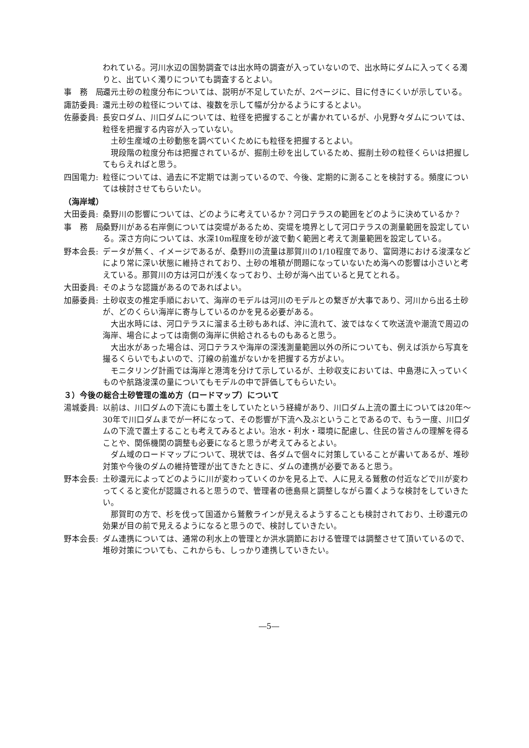われている。河川水辺の国勢調査では出水時の調査が入っていないので、出水時にダムに入ってくる濁りと、出ていく濁りについても調査するとよい。
事　務　局: 還元土砂の粒度分布については、説明が不足していたが、2ページに、目に付きにくいが示している。
諏訪委員: 還元土砂の粒径については、複数を示して幅が分かるようにするとよい。
佐藤委員: 長安ロダム、川口ダムについては、粒径を把握することが書かれているが、小見野々ダムについては、粒径を把握する内容が入っていない。
土砂生産域の土砂動態を調べていくためにも粒径を把握するとよい。
現段階の粒度分布は把握されているが、掘削土砂を出しているため、掘削土砂の粒径くらいは把握してもらえればと思う。
四国電力: 粒径については、過去に不定期では測っているので、今後、定期的に測ることを検討する。頻度については検討させてもらいたい。
（海岸域）
大田委員: 桑野川の影響については、どのように考えているか？河口テラスの範囲をどのように決めているか？
事　務　局: 桑野川がある右岸側については突堤があるため、突堤を境界として河口テラスの測量範囲を設定している。深さ方向については、水深10m程度を砂が波で動く範囲と考えて測量範囲を設定している。
野本会長: データが無く、イメージであるが、桑野川の流量は那賀川の1/10程度であり、富岡港における浚渫などにより常に深い状態に維持されており、土砂の堆積が問題になっていないため海への影響は小さいと考えている。那賀川の方は河口が浅くなっており、土砂が海へ出ていると見てとれる。
大田委員: そのような認識があるのであればよい。
加藤委員: 土砂収支の推定手順において、海岸のモデルは河川のモデルとの繋ぎが大事であり、河川から出る土砂が、どのくらい海岸に寄与しているのかを見る必要がある。
大出水時には、河口テラスに溜まる土砂もあれば、沖に流れて、波ではなくて吹送流や潮流で周辺の海岸、場合によっては南側の海岸に供給されるものもあると思う。
大出水があった場合は、河口テラスや海岸の深浅測量範囲以外の所についても、例えば浜から写真を撮るくらいでもよいので、汀線の前進がないかを把握する方がよい。
モニタリング計画では海岸と港湾を分けて示しているが、土砂収支においては、中島港に入っていくものや航路浚渫の量についてもモデルの中で評価してもらいたい。
３）今後の総合土砂管理の進め方（ロードマップ）について
湯城委員: 以前は、川口ダムの下流にも置土をしていたという経緯があり、川口ダム上流の置土については20年～30年で川口ダムまでが一杯になって、その影響が下流へ及ぶということであるので、もう一度、川口ダムの下流で置土することも考えてみるとよい。治水・利水・環境に配慮し、住民の皆さんの理解を得ることや、関係機関の調整も必要になると思うが考えてみるとよい。
ダム域のロードマップについて、現状では、各ダムで個々に対策していることが書いてあるが、堆砂対策や今後のダムの維持管理が出てきたときに、ダムの連携が必要であると思う。
野本会長: 土砂還元によってどのように川が変わっていくのかを見る上で、人に見える鷲敷の付近などで川が変わってくると変化が認識されると思うので、管理者の徳島県と調整しながら置くような検討をしていきたい。
那賀町の方で、杉を伐って国道から鷲敷ラインが見えるようすることも検討されており、土砂還元の効果が目の前で見えるようになると思うので、検討していきたい。
野本会長: ダム連携については、通常の利水上の管理とか洪水調節における管理では調整させて頂いているので、堆砂対策についても、これからも、しっかり連携していきたい。
―5―